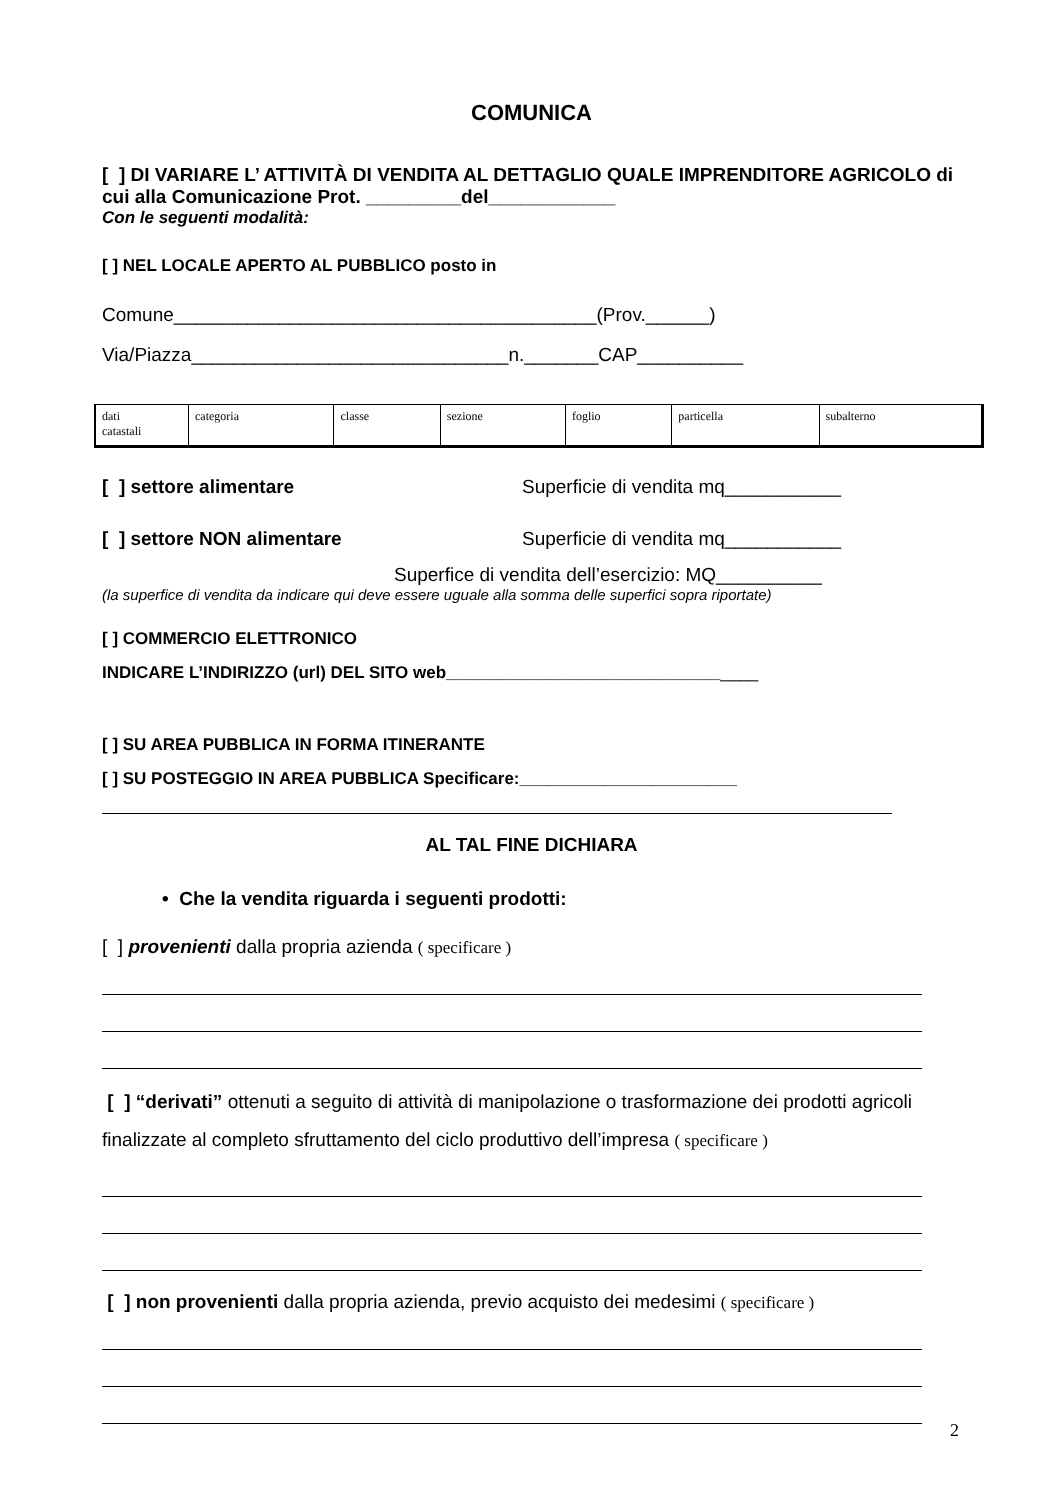COMUNICA
[ ] DI VARIARE L’ ATTIVITÀ DI VENDITA AL DETTAGLIO QUALE IMPRENDITORE AGRICOLO di cui alla Comunicazione Prot. _________del____________
Con le seguenti modalità:
[ ] NEL LOCALE APERTO AL PUBBLICO posto in
Comune________________________________________(Prov.______)
Via/Piazza______________________________n._______CAP__________
| dati catastali | categoria | classe | sezione | foglio | particella | subalterno |
[ ] settore alimentare Superficie di vendita mq___________
[ ] settore NON alimentare Superficie di vendita mq___________
Superfice di vendita dell’esercizio: MQ__________
(la superfice di vendita da indicare qui deve essere uguale alla somma delle superfici sopra riportate)
[ ] COMMERCIO ELETTRONICO
INDICARE L’INDIRIZZO (url) DEL SITO web_________________________________
[ ] SU AREA PUBBLICA IN FORMA ITINERANTE
[ ] SU POSTEGGIO IN AREA PUBBLICA Specificare:_______________________
AL TAL FINE DICHIARA
• Che la vendita riguarda i seguenti prodotti:
[ ] provenienti dalla propria azienda ( specificare )
[ ] “derivati” ottenuti a seguito di attività di manipolazione o trasformazione dei prodotti agricoli finalizzate al completo sfruttamento del ciclo produttivo dell’impresa ( specificare )
[ ] non provenienti dalla propria azienda, previo acquisto dei medesimi ( specificare )
2